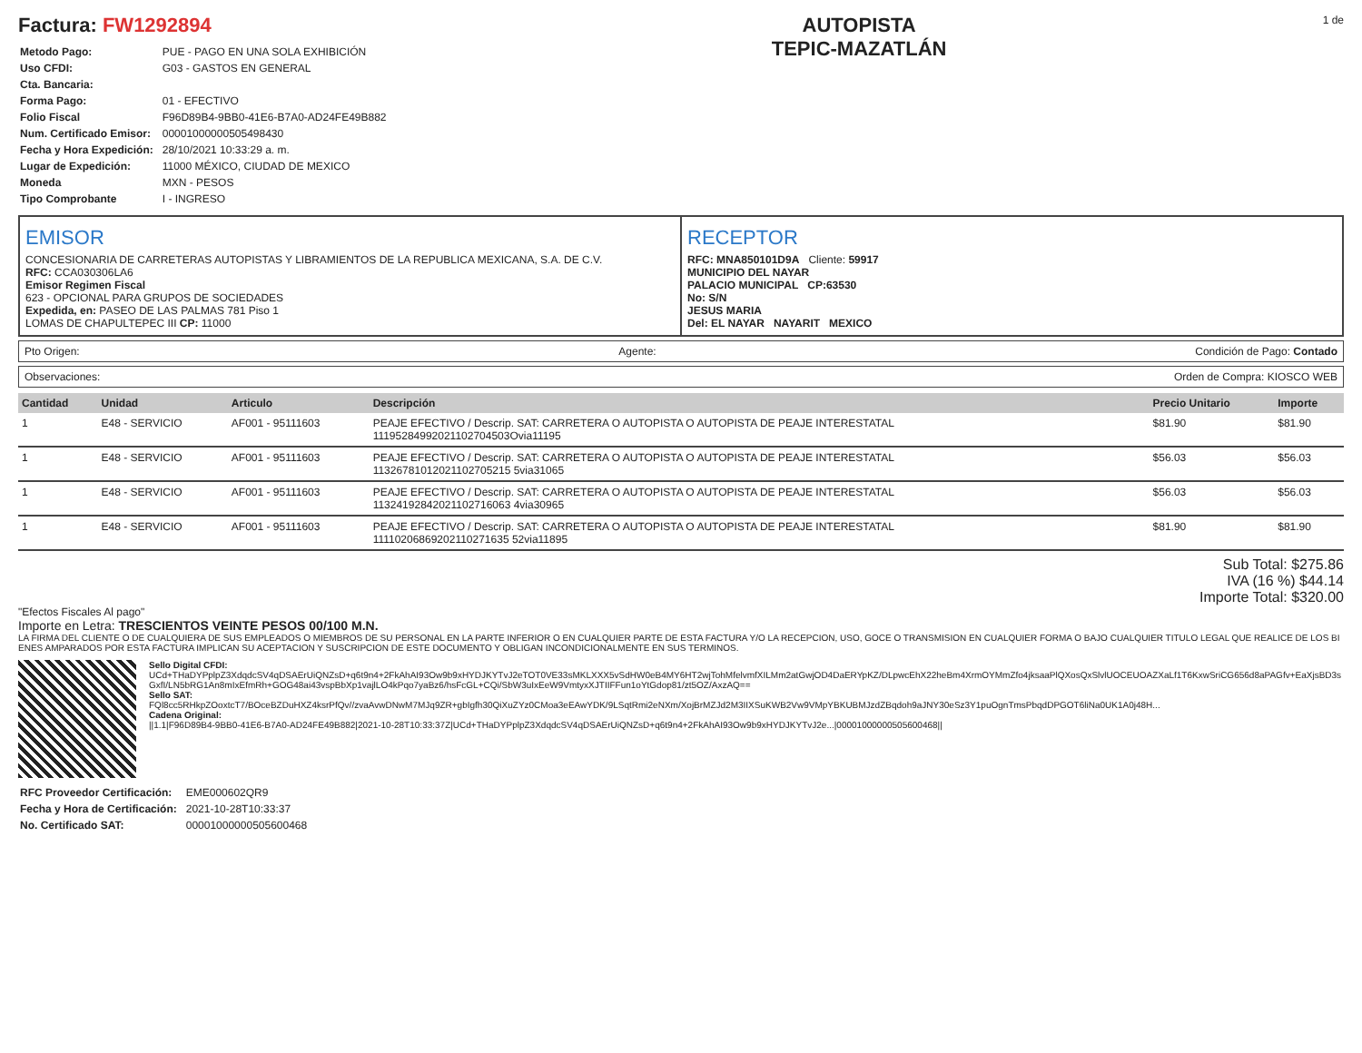Factura: FW1292894
| Metodo Pago: | PUE - PAGO EN UNA SOLA EXHIBICIÓN |
| Uso CFDI: | G03 - GASTOS EN GENERAL |
| Cta. Bancaria: | |
| Forma Pago: | 01 - EFECTIVO |
| Folio Fiscal | F96D89B4-9BB0-41E6-B7A0-AD24FE49B882 |
| Num. Certificado Emisor: | 00001000000505498430 |
| Fecha y Hora Expedición: | 28/10/2021 10:33:29 a. m. |
| Lugar de Expedición: | 11000 MÉXICO, CIUDAD DE MEXICO |
| Moneda | MXN - PESOS |
| Tipo Comprobante | I - INGRESO |
AUTOPISTA
TEPIC-MAZATLÁN
1 de
EMISOR
CONCESIONARIA DE CARRETERAS AUTOPISTAS Y LIBRAMIENTOS DE LA REPUBLICA MEXICANA, S.A. DE C.V.
RFC: CCA030306LA6
Emisor Regimen Fiscal
623 - OPCIONAL PARA GRUPOS DE SOCIEDADES
Expedida, en: PASEO DE LAS PALMAS 781 Piso 1
LOMAS DE CHAPULTEPEC III CP: 11000
RECEPTOR
RFC: MNA850101D9A Cliente: 59917
MUNICIPIO DEL NAYAR
PALACIO MUNICIPAL CP:63530
No: S/N
JESUS MARIA
Del: EL NAYAR NAYARIT MEXICO
Pto Origen: Agente: Condición de Pago: Contado
Observaciones: Orden de Compra: KIOSCO WEB
| Cantidad | Unidad | Articulo | Descripción | Precio Unitario | Importe |
| --- | --- | --- | --- | --- | --- |
| 1 | E48 - SERVICIO | AF001 - 95111603 | PEAJE EFECTIVO / Descrip. SAT: CARRETERA O AUTOPISTA O AUTOPISTA DE PEAJE INTERESTATAL 11195284992021102704503Ovia11195 | $81.90 | $81.90 |
| 1 | E48 - SERVICIO | AF001 - 95111603 | PEAJE EFECTIVO / Descrip. SAT: CARRETERA O AUTOPISTA O AUTOPISTA DE PEAJE INTERESTATAL 11326781012021102705215 5via31065 | $56.03 | $56.03 |
| 1 | E48 - SERVICIO | AF001 - 95111603 | PEAJE EFECTIVO / Descrip. SAT: CARRETERA O AUTOPISTA O AUTOPISTA DE PEAJE INTERESTATAL 11324192842021102716063 4via30965 | $56.03 | $56.03 |
| 1 | E48 - SERVICIO | AF001 - 95111603 | PEAJE EFECTIVO / Descrip. SAT: CARRETERA O AUTOPISTA O AUTOPISTA DE PEAJE INTERESTATAL 11110206869202110271635 52via11895 | $81.90 | $81.90 |
Sub Total: $275.86
IVA (16 %) $44.14
Importe Total: $320.00
"Efectos Fiscales Al pago"
Importe en Letra: TRESCIENTOS VEINTE PESOS 00/100 M.N.
LA FIRMA DEL CLIENTE O DE CUALQUIERA DE SUS EMPLEADOS O MIEMBROS DE SU PERSONAL EN LA PARTE INFERIOR O EN CUALQUIER PARTE DE ESTA FACTURA Y/O LA RECEPCION, USO, GOCE O TRANSMISION EN CUALQUIER FORMA O BAJO CUALQUIER TITULO LEGAL QUE REALICE DE LOS BIENES AMPARADOS POR ESTA FACTURA IMPLICAN SU ACEPTACION Y SUSCRIPCION DE ESTE DOCUMENTO Y OBLIGAN INCONDICIONALMENTE EN SUS TERMINOS.
Sello Digital CFDI:
UCd+THaDYPplpZ3XdqdcSV4qDSAErUiQNZsD+q6t9n4+2FkAhAI93Ow9b9xHYDJKYTvJ2eTOT0VE33sMKLXXX5vSdHW0eB4MY6HT2wjTohMfelvmfXILMm2atGwjOD4DaERYpKZ/DLpwcEhX22heBm4XrmOYMmZfo4jksaaPlQXosQxSlvlUOCEUOAZXaLf1T6KxwSriCG656d8aPAGfv+EaXjsBD3sGxfI/LN5bRG1An8mIxEfmRh+GOG48ai43vspBbXp1vajlLO4kPqo7yaBz6/hsFcGL+CQi/SbW3uIxEeW9VmtyxXJTIIFFun1oYtGdop81/zt5OZ/AxzAQ==
Sello SAT:
FQl8cc5RHkpZOoxtcT7/BOceBZDuHXZ4ksrPfQv//zvaAvwDNwM7MJq9ZR+gbIgfh30QiXuZYz0CMoa3eEAwYDK/9LSqtRmi2eNXm/XojBrMZJd2M3IIXSuKWB2Vw9VMpYBKUBMJzdZBqdoh9aJNY30eSz3Y1puOgnTmsPbqdDPGOT6liNa0UK1A0j48H...
Cadena Original:
||1.1|F96D89B4-9BB0-41E6-B7A0-AD24FE49B882|2021-10-28T10:33:37Z|UCd+THaDYPplpZ3XdqdcSV4qDSAErUiQNZsD+q6t9n4+2FkAhAI93Ow9b9xHYDJKYTvJ2e...|00001000000505600468||
| RFC Proveedor Certificación: | EME000602QR9 |
| Fecha y Hora de Certificación: | 2021-10-28T10:33:37 |
| No. Certificado SAT: | 00001000000505600468 |